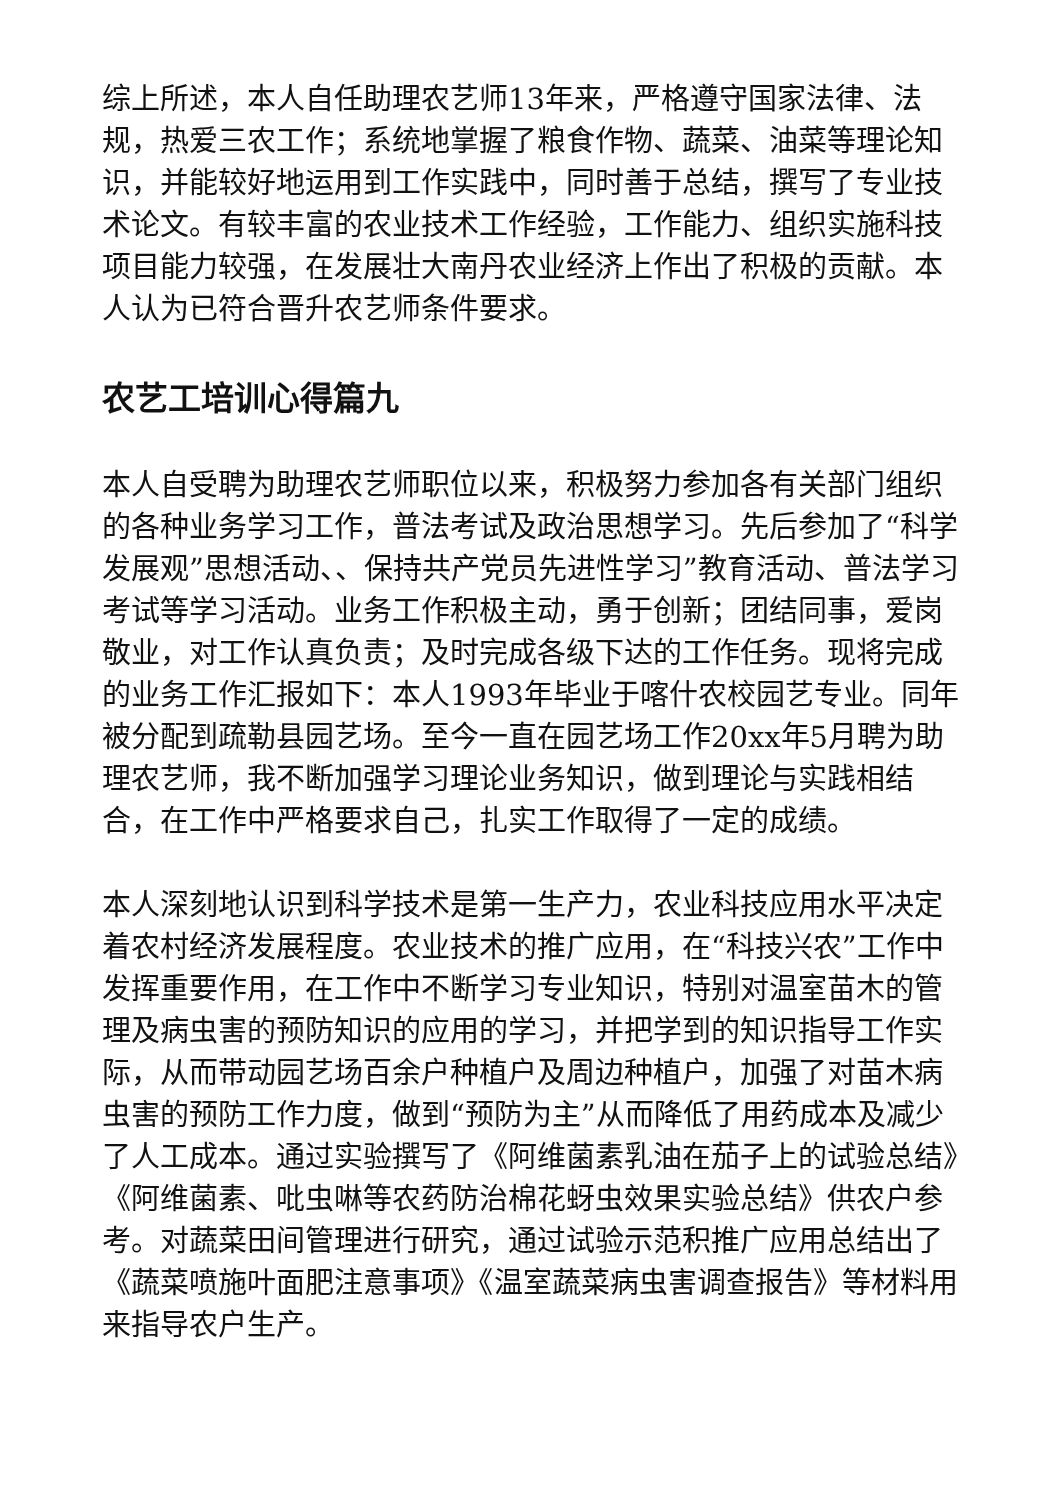综上所述，本人自任助理农艺师13年来，严格遵守国家法律、法规，热爱三农工作；系统地掌握了粮食作物、蔬菜、油菜等理论知识，并能较好地运用到工作实践中，同时善于总结，撰写了专业技术论文。有较丰富的农业技术工作经验，工作能力、组织实施科技项目能力较强，在发展壮大南丹农业经济上作出了积极的贡献。本人认为已符合晋升农艺师条件要求。
农艺工培训心得篇九
本人自受聘为助理农艺师职位以来，积极努力参加各有关部门组织的各种业务学习工作，普法考试及政治思想学习。先后参加了“科学发展观”思想活动、、保持共产党员先进性学习”教育活动、普法学习考试等学习活动。业务工作积极主动，勇于创新；团结同事，爱岗敬业，对工作认真负责；及时完成各级下达的工作任务。现将完成的业务工作汇报如下：本人1993年毕业于喀什农校园艺专业。同年被分配到疏勒县园艺场。至今一直在园艺场工作20xx年5月聘为助理农艺师，我不断加强学习理论业务知识，做到理论与实践相结合，在工作中严格要求自己，扎实工作取得了一定的成绩。
本人深刻地认识到科学技术是第一生产力，农业科技应用水平决定着农村经济发展程度。农业技术的推广应用，在“科技兴农”工作中发挥重要作用，在工作中不断学习专业知识，特别对温室苗木的管理及病虫害的预防知识的应用的学习，并把学到的知识指导工作实际，从而带动园艺场百余户种植户及周边种植户，加强了对苗木病虫害的预防工作力度，做到“预防为主”从而降低了用药成本及减少了人工成本。通过实验撰写了《阿维菌素乳油在茄子上的试验总结》《阿维菌素、吡虫啉等农药防治棉花蚜虫效果实验总结》供农户参考。对蔬菜田间管理进行研究，通过试验示范积推广应用总结出了《蔬菜喷施叶面肥注意事项》《温室蔬菜病虫害调查报告》等材料用来指导农户生产。